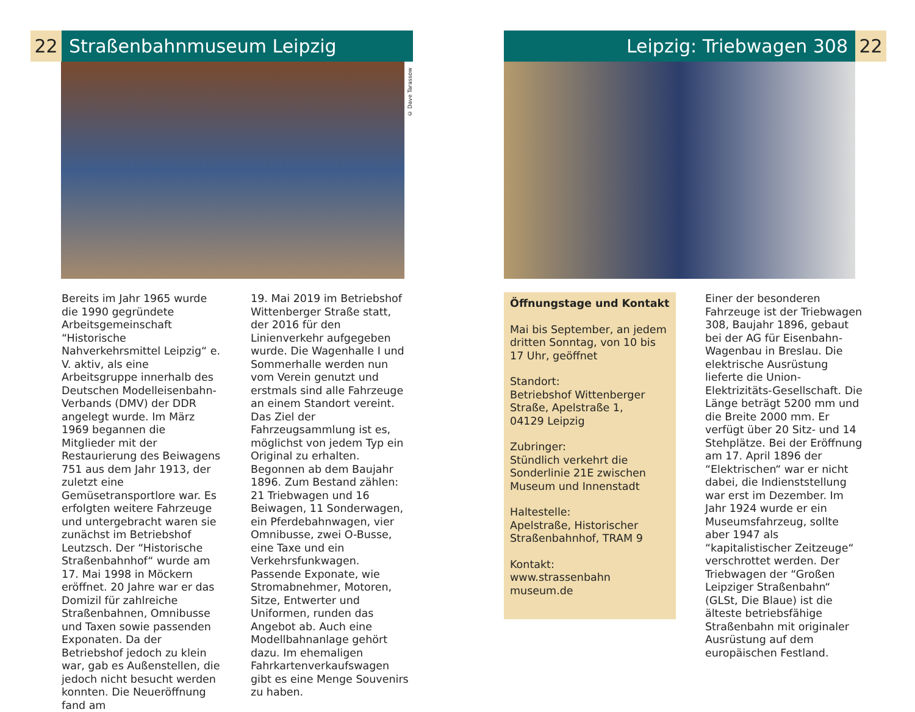22 Straßenbahnmuseum Leipzig
© Dave Tarassow
Bereits im Jahr 1965 wurde die 1990 gegründete Arbeitsgemeinschaft “Historische Nahverkehrsmittel Leipzig“ e. V. aktiv, als eine Arbeitsgruppe innerhalb des Deutschen Modelleisenbahn-Verbands (DMV) der DDR angelegt wurde. Im März 1969 begannen die Mitglieder mit der Restaurierung des Beiwagens 751 aus dem Jahr 1913, der zuletzt eine Gemüsetransportlore war. Es erfolgten weitere Fahrzeuge und untergebracht waren sie zunächst im Betriebshof Leutzsch. Der “Historische Straßenbahnhof“ wurde am 17. Mai 1998 in Möckern eröffnet. 20 Jahre war er das Domizil für zahlreiche Straßenbahnen, Omnibusse und Taxen sowie passenden Exponaten. Da der Betriebshof jedoch zu klein war, gab es Außenstellen, die jedoch nicht besucht werden konnten. Die Neueröffnung fand am
19. Mai 2019 im Betriebshof Wittenberger Straße statt, der 2016 für den Linienverkehr aufgegeben wurde. Die Wagenhalle I und Sommerhalle werden nun vom Verein genutzt und erstmals sind alle Fahrzeuge an einem Standort vereint. Das Ziel der Fahrzeugsammlung ist es, möglichst von jedem Typ ein Original zu erhalten. Begonnen ab dem Baujahr 1896. Zum Bestand zählen: 21 Triebwagen und 16 Beiwagen, 11 Sonderwagen, ein Pferdebahnwagen, vier Omnibusse, zwei O-Busse, eine Taxe und ein Verkehrsfunkwagen. Passende Exponate, wie Stromabnehmer, Motoren, Sitze, Entwerter und Uniformen, runden das Angebot ab. Auch eine Modellbahnanlage gehört dazu. Im ehemaligen Fahrkartenverkaufswagen gibt es eine Menge Souvenirs zu haben.
Leipzig: Triebwagen 308 22
Öffnungstage und Kontakt
Mai bis September, an jedem dritten Sonntag, von 10 bis 17 Uhr, geöffnet
Standort:
Betriebshof Wittenberger Straße, Apelstraße 1,
04129 Leipzig
Zubringer:
Stündlich verkehrt die Sonderlinie 21E zwischen Museum und Innenstadt
Haltestelle:
Apelstraße, Historischer Straßenbahnhof, TRAM 9
Kontakt:
www.strassenbahn museum.de
Einer der besonderen Fahrzeuge ist der Triebwagen 308, Baujahr 1896, gebaut bei der AG für Eisenbahn-Wagenbau in Breslau. Die elektrische Ausrüstung lieferte die Union-Elektrizitäts-Gesellschaft. Die Länge beträgt 5200 mm und die Breite 2000 mm. Er verfügt über 20 Sitz- und 14 Stehplätze. Bei der Eröffnung am 17. April 1896 der “Elektrischen“ war er nicht dabei, die Indienststellung war erst im Dezember. Im Jahr 1924 wurde er ein Museumsfahrzeug, sollte aber 1947 als “kapitalistischer Zeitzeuge“ verschrottet werden. Der Triebwagen der “Großen Leipziger Straßenbahn“ (GLSt, Die Blaue) ist die älteste betriebsfähige Straßenbahn mit originaler Ausrüstung auf dem europäischen Festland.